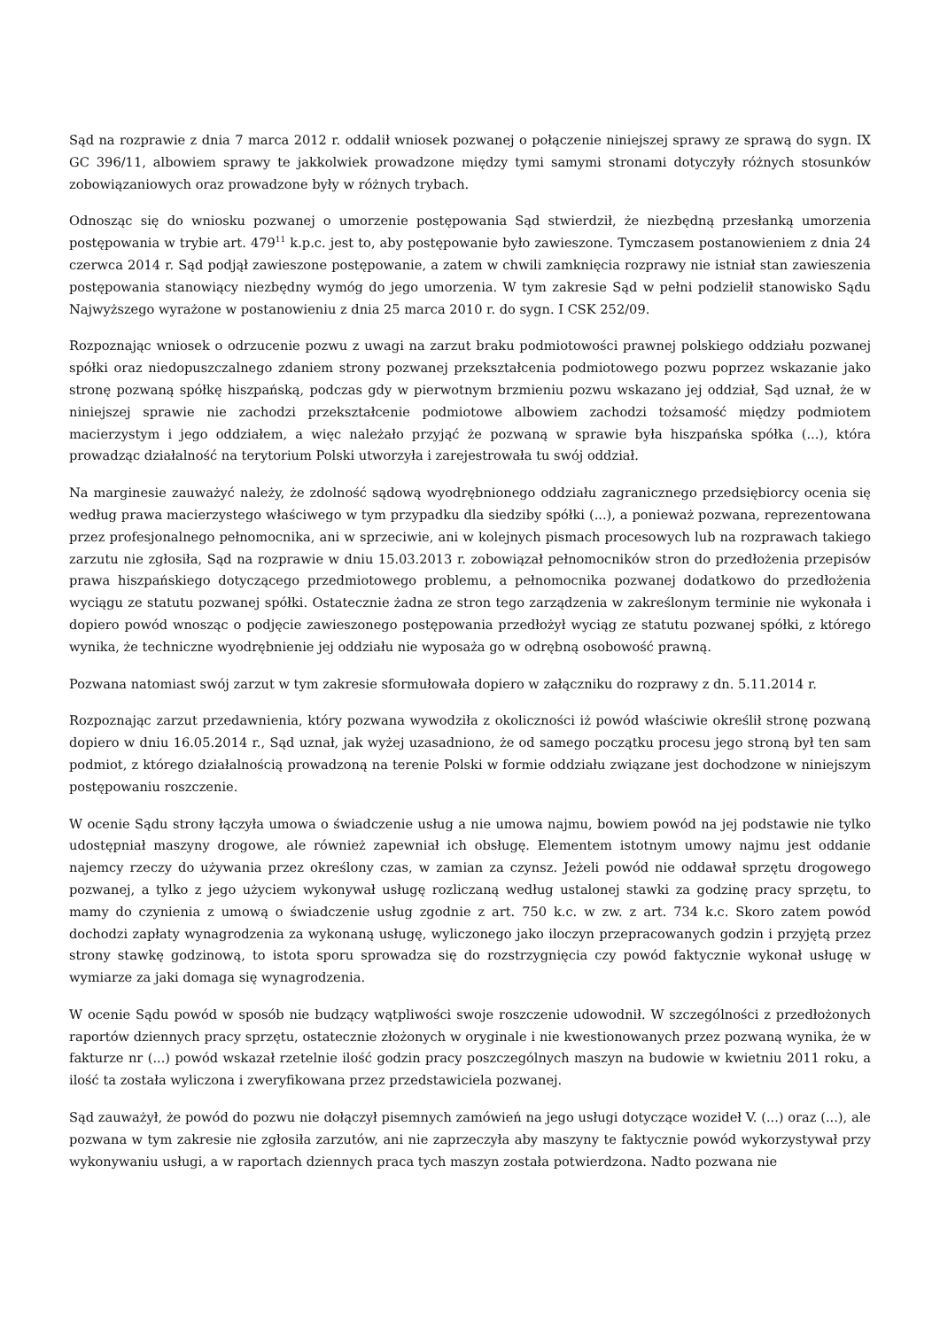Sąd na rozprawie z dnia 7 marca 2012 r. oddalił wniosek pozwanej o połączenie niniejszej sprawy ze sprawą do sygn. IX GC 396/11, albowiem sprawy te jakkolwiek prowadzone między tymi samymi stronami dotyczyły różnych stosunków zobowiązaniowych oraz prowadzone były w różnych trybach.
Odnosząc się do wniosku pozwanej o umorzenie postępowania Sąd stwierdził, że niezbędną przesłanką umorzenia postępowania w trybie art. 479<sup>11</sup> k.p.c. jest to, aby postępowanie było zawieszone. Tymczasem postanowieniem z dnia 24 czerwca 2014 r. Sąd podjął zawieszone postępowanie, a zatem w chwili zamknięcia rozprawy nie istniał stan zawieszenia postępowania stanowiący niezbędny wymóg do jego umorzenia. W tym zakresie Sąd w pełni podzielił stanowisko Sądu Najwyższego wyrażone w postanowieniu z dnia 25 marca 2010 r. do sygn. I CSK 252/09.
Rozpoznając wniosek o odrzucenie pozwu z uwagi na zarzut braku podmiotowości prawnej polskiego oddziału pozwanej spółki oraz niedopuszczalnego zdaniem strony pozwanej przekształcenia podmiotowego pozwu poprzez wskazanie jako stronę pozwaną spółkę hiszpańską, podczas gdy w pierwotnym brzmieniu pozwu wskazano jej oddział, Sąd uznał, że w niniejszej sprawie nie zachodzi przekształcenie podmiotowe albowiem zachodzi tożsamość między podmiotem macierzystym i jego oddziałem, a więc należało przyjąć że pozwaną w sprawie była hiszpańska spółka (...), która prowadząc działalność na terytorium Polski utworzyła i zarejestrowała tu swój oddział.
Na marginesie zauważyć należy, że zdolność sądową wyodrębnionego oddziału zagranicznego przedsiębiorcy ocenia się według prawa macierzystego właściwego w tym przypadku dla siedziby spółki (...), a ponieważ pozwana, reprezentowana przez profesjonalnego pełnomocnika, ani w sprzeciwie, ani w kolejnych pismach procesowych lub na rozprawach takiego zarzutu nie zgłosiła, Sąd na rozprawie w dniu 15.03.2013 r. zobowiązał pełnomocników stron do przedłożenia przepisów prawa hiszpańskiego dotyczącego przedmiotowego problemu, a pełnomocnika pozwanej dodatkowo do przedłożenia wyciągu ze statutu pozwanej spółki. Ostatecznie żadna ze stron tego zarządzenia w zakreślonym terminie nie wykonała i dopiero powód wnosząc o podjęcie zawieszonego postępowania przedłożył wyciąg ze statutu pozwanej spółki, z którego wynika, że techniczne wyodrębnienie jej oddziału nie wyposaża go w odrębną osobowość prawną.
Pozwana natomiast swój zarzut w tym zakresie sformułowała dopiero w załączniku do rozprawy z dn. 5.11.2014 r.
Rozpoznając zarzut przedawnienia, który pozwana wywodziła z okoliczności iż powód właściwie określił stronę pozwaną dopiero w dniu 16.05.2014 r., Sąd uznał, jak wyżej uzasadniono, że od samego początku procesu jego stroną był ten sam podmiot, z którego działalnością prowadzoną na terenie Polski w formie oddziału związane jest dochodzone w niniejszym postępowaniu roszczenie.
W ocenie Sądu strony łączyła umowa o świadczenie usług a nie umowa najmu, bowiem powód na jej podstawie nie tylko udostępniał maszyny drogowe, ale również zapewniał ich obsługę. Elementem istotnym umowy najmu jest oddanie najemcy rzeczy do używania przez określony czas, w zamian za czynsz. Jeżeli powód nie oddawał sprzętu drogowego pozwanej, a tylko z jego użyciem wykonywał usługę rozliczaną według ustalonej stawki za godzinę pracy sprzętu, to mamy do czynienia z umową o świadczenie usług zgodnie z art. 750 k.c. w zw. z art. 734 k.c. Skoro zatem powód dochodzi zapłaty wynagrodzenia za wykonaną usługę, wyliczonego jako iloczyn przepracowanych godzin i przyjętą przez strony stawkę godzinową, to istota sporu sprowadza się do rozstrzygnięcia czy powód faktycznie wykonał usługę w wymiarze za jaki domaga się wynagrodzenia.
W ocenie Sądu powód w sposób nie budzący wątpliwości swoje roszczenie udowodnił. W szczególności z przedłożonych raportów dziennych pracy sprzętu, ostatecznie złożonych w oryginale i nie kwestionowanych przez pozwaną wynika, że w fakturze nr (...) powód wskazał rzetelnie ilość godzin pracy poszczególnych maszyn na budowie w kwietniu 2011 roku, a ilość ta została wyliczona i zweryfikowana przez przedstawiciela pozwanej.
Sąd zauważył, że powód do pozwu nie dołączył pisemnych zamówień na jego usługi dotyczące wozideł V. (...) oraz (...), ale pozwana w tym zakresie nie zgłosiła zarzutów, ani nie zaprzeczyła aby maszyny te faktycznie powód wykorzystywał przy wykonywaniu usługi, a w raportach dziennych praca tych maszyn została potwierdzona. Nadto pozwana nie